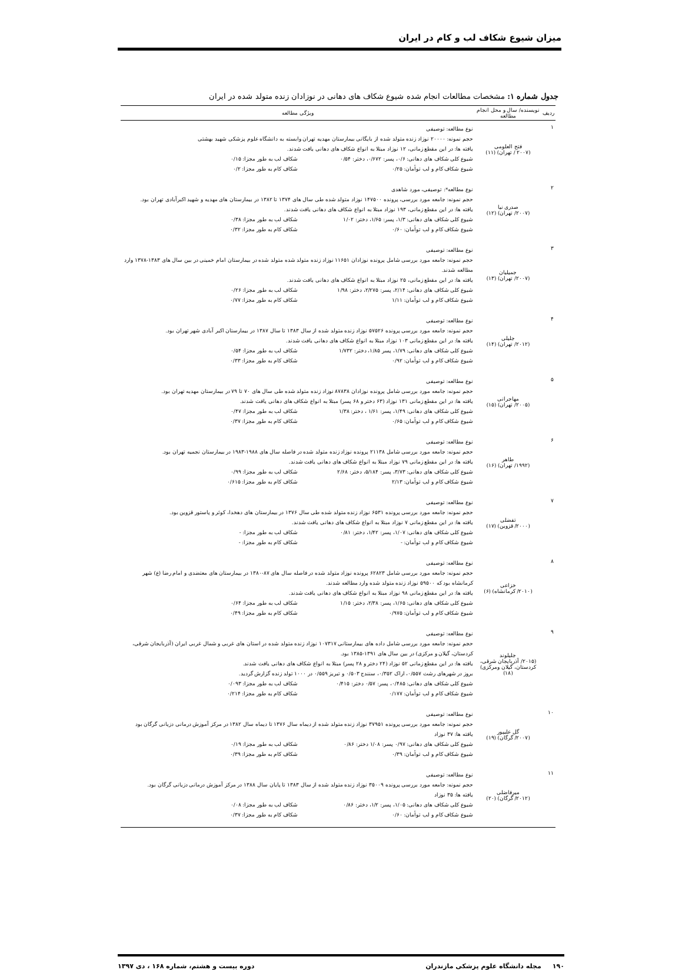میزان شیوع شکاف لب و کام در ایران
جدول شماره ۱: مشخصات مطالعات انجام شده شیوع شکاف های دهانی در نوزادان زنده متولد شده در ایران
| ردیف | نویسنده/ سال و محل انجام مطالعه | ویژگی مطالعه |
| --- | --- | --- |
| ۱ | فتح العلومی (۲۰۰۷ / تهران) (۱۱) | نوع مطالعه: توصیفی حجم نمونه: ۲۰۰۰۰ نوزاد زنده متولد شده از بایگانی بیمارستان مهدیه تهران وابسته به دانشگاه علوم پزشکی شهید بهشتی یافته ها: در این مقطع زمانی، ۱۲ نوزاد مبتلا به انواع شکاف های دهانی یافت شدند. شیوع کلی شکاف های دهانی: ۰/۶، پسر: ۰/۶۷۲، دختر: ۰/۵۴ شکاف لب به طور مجزا: ۰/۱۵ شیوع شکاف کام و لب توأمان: ۰/۲۵ شکاف کام به طور مجزا: ۰/۲ |
| ۲ | صدری نیا (۲۰۰۷/ تهران) (۱۲) | نوع مطالعه*: توصیفی، مورد شاهدی حجم نمونه: جامعه مورد بررسی، پرونده ۱۴۷۵۰۰ نوزاد متولد شده طی سال های ۱۳۷۴ تا ۱۳۸۲ در بیمارستان های مهدیه و شهید اکبرآبادی تهران بود. یافته ها: در این مقطع زمانی، ۱۹۳ نوزاد مبتلا به انواع شکاف های دهانی یافت شدند. شیوع کلی شکاف های دهانی: ۱/۳، پسر: ۱/۶۵، دختر: ۱/۰۲ شکاف لب به طور مجزا: ۰/۳۸ شیوع شکاف کام و لب توأمان: ۰/۶۰ شکاف کام به طور مجزا: ۰/۳۲ |
| ۳ | جمیلیان (۲۰۰۷/ تهران) (۱۳) | نوع مطالعه: توصیفی حجم نمونه: جامعه مورد بررسی شامل پرونده نوزادان ۱۱۶۵۱ نوزاد زنده متولد شده متولد شده در بیمارستان امام خمینی در بین سال های ۱۳۸۳-۱۳۷۸ وارد مطالعه شدند. یافته ها: در این مقطع زمانی، ۲۵ نوزاد مبتلا به انواع شکاف های دهانی یافت شدند. شیوع کلی شکاف های دهانی: ۲/۱۴، پسر: ۲/۲۷۵، دختر: ۱/۹۸ شکاف لب به طور مجزا: ۰/۲۶ شیوع شکاف کام و لب توأمان: ۱/۱۱ شکاف کام به طور مجزا: ۰/۷۷ |
| ۴ | جلیلی (۲۰۱۲/ تهران) (۱۴) | نوع مطالعه: توصیفی حجم نمونه: جامعه مورد بررسی پرونده ۵۷۵۲۶ نوزاد زنده متولد شده از سال ۱۳۸۳ تا سال ۱۳۸۷ در بیمارستان اکبر آبادی شهر تهران بود. یافته ها: در این مقطع زمانی ۱۰۳ نوزاد مبتلا به انواع شکاف های دهانی یافت شدند. شیوع کلی شکاف های دهانی: ۱/۷۹، پسر ۱/۸۵، دختر: ۱/۷۳۲ شکاف لب به طور مجزا: ۰/۵۴ شیوع شکاف کام و لب توأمان: ۰/۹۲ شکاف کام به طور مجزا: ۰/۳۳ |
| ۵ | مهاجرانی (۲۰۰۵/ تهران) (۱۵) | نوع مطالعه: توصیفی حجم نمونه: جامعه مورد بررسی شامل پرونده نوزادان ۸۷۸۳۸ نوزاد زنده متولد شده طی سال های ۷۰ تا ۷۹ در بیمارستان مهدیه تهران بود. یافته ها: در این مقطع زمانی ۱۳۱ نوزاد (۶۳ دختر و ۶۸ پسر) مبتلا به انواع شکاف های دهانی یافت شدند. شیوع کلی شکاف های دهانی: ۱/۴۹، پسر: ۱/۶۱ ، دختر: ۱/۳۸ شکاف لب به طور مجزا: ۰/۴۷ شیوع شکاف کام و لب توأمان: ۰/۶۵ شکاف کام به طور مجزا: ۰/۳۷ |
| ۶ | طاهر (۱۹۹۲/ تهران) (۱۶) | نوع مطالعه: توصیفی حجم نمونه: جامعه مورد بررسی شامل ۲۱۱۳۸ پرونده نوزاد زنده متولد شده در فاصله سال های ۱۹۸۸-۱۹۸۳ در بیمارستان نجمیه تهران بود. یافته ها: در این مقطع زمانی ۷۹ نوزاد مبتلا به انواع شکاف های دهانی یافت شدند. شیوع کلی شکاف های دهانی: ۳/۷۳، پسر: ۵/۱۸۴، دختر: ۲/۶۸ شکاف لب به طور مجزا: ۰/۹۹ شیوع شکاف کام و لب توأمان: ۲/۱۳ شکاف کام به طور مجزا: ۰/۶۱۵ |
| ۷ | تفضلی (۲۰۰۰/ قزوین) (۱۷) | نوع مطالعه: توصیفی حجم نمونه: جامعه مورد بررسی پرونده ۶۵۳۱ نوزاد زنده متولد شده طی سال ۱۳۷۶ در بیمارستان های دهخدا، کوثر و پاستور قزوین بود. یافته ها: در این مقطع زمانی ۷ نوزاد مبتلا به انواع شکاف های دهانی یافت شدند. شیوع کلی شکاف های دهانی: ۱/۰۷، پسر: ۱/۴۲، دختر: ۰/۸۱ شکاف لب به طور مجزا: - شیوع شکاف کام و لب توأمان: - شکاف کام به طور مجزا: - |
| ۸ | خزاعی (۲۰۱۰/ کرمانشاه) (۶) | نوع مطالعه: توصیفی حجم نمونه: جامعه مورد بررسی شامل ۶۲۸۲۳ پرونده نوزاد متولد شده در فاصله سال های ۸۷-۱۳۸۰ در بیمارستان های معتضدی و امام رضا (ع) شهر کرمانشاه بود که ۵۹۵۰۰ نوزاد زنده متولد شده وارد مطالعه شدند. یافته ها: در این مقطع زمانی ۹۸ نوزاد مبتلا به انواع شکاف های دهانی یافت شدند. شیوع کلی شکاف های دهانی: ۱/۶۵، پسر: ۲/۳۸، دختر: ۱/۱۵ شکاف لب به طور مجزا: ۰/۶۴ شیوع شکاف کام و لب توأمان: ۰/۹۷۵ شکاف کام به طور مجزا: ۰/۴۹ |
| ۹ | جلیلوند (۲۰۱۵/ آذربایجان شرقی، کردستان، گیلان ومرکزی) (۱۸) | نوع مطالعه: توصیفی حجم نمونه: جامعه مورد بررسی شامل داده های بیمارستانی ۱۰۷۳۱۷ نوزاد زنده متولد شده در استان های غربی و شمال غربی ایران (آذربایجان شرقی، کردستان، گیلان و مرکزی) در بین سال های ۱۳۹۱-۱۳۸۵ بود. یافته ها: در این مقطع زمانی ۵۲ نوزاد (۲۴ دختر و ۲۸ پسر) مبتلا به انواع شکاف های دهانی یافت شدند. بروز در شهرهای رشت ۰/۵۵۷، اراک ۰/۳۵۲، سنندج ۰/۵۰۳ و تبریز ۰/۵۵۹ در ۱۰۰۰ تولد زنده گزارش گردید. شیوع کلی شکاف های دهانی: ۰/۴۸۵، پسر: ۰/۵۷ دختر: ۰/۴۱۵ شکاف لب به طور مجزا: ۰/۰۹۳ شیوع شکاف کام و لب توأمان: ۰/۱۷۷ شکاف کام به طور مجزا: ۰/۲۱۴ |
| ۱۰ | گل علیپور (۲۰۰۷/ گرگان) (۱۹) | نوع مطالعه: توصیفی حجم نمونه: جامعه مورد بررسی پرونده ۳۷۹۵۱ نوزاد زنده متولد شده از دیماه سال ۱۳۷۶ تا دیماه سال ۱۳۸۲ در مرکز آموزش درمانی دزیانی گرگان بود یافته ها: ۳۷ نوزاد شیوع کلی شکاف های دهانی: ۰/۹۷ پسر: ۱/۰۸ دختر: ۰/۸۶ شکاف لب به طور مجزا: ۰/۱۹ شیوع شکاف کام و لب توأمان: ۰/۳۹ شکاف کام به طور مجزا: ۰/۳۹ |
| ۱۱ | میرفاضلی (۲۰۱۲/ گرگان) (۲۰) | نوع مطالعه: توصیفی حجم نمونه: جامعه مورد بررسی پرونده ۳۵۰۰۹ نوزاد زنده متولد شده از سال ۱۳۸۳ تا پایان سال ۱۳۸۸ در مرکز آموزش درمانی دزیانی گرگان بود. یافته ها: ۳۵ نوزاد شیوع کلی شکاف های دهانی: ۱/۰۵، پسر: ۱/۲، دختر: ۰/۸۶ شکاف لب به طور مجزا: ۰/۰۸ شیوع شکاف کام و لب توأمان: ۰/۶۰ شکاف کام به طور مجزا: ۰/۳۷ |
۱۹۰ مجله دانشگاه علوم پزشکی مازندران دوره بیست و هشتم، شماره ۱۶۸ ، دی ۱۳۹۷